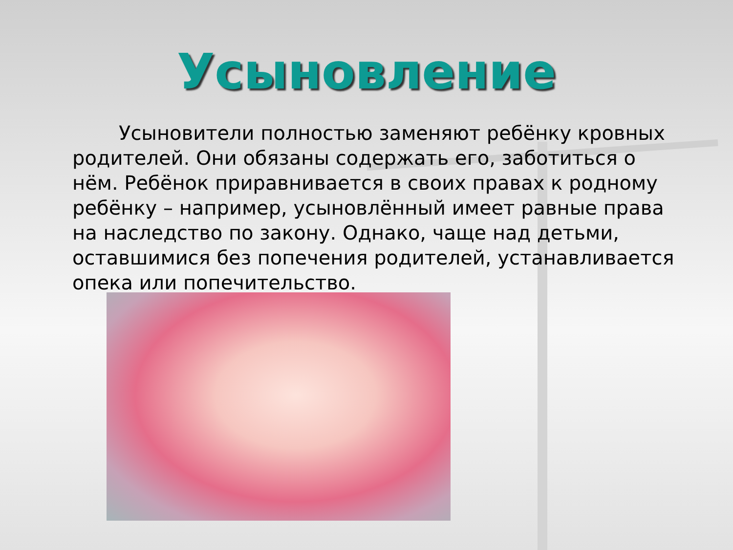Усыновление
Усыновители полностью заменяют ребёнку кровных родителей. Они обязаны содержать его, заботиться о нём. Ребёнок приравнивается в своих правах к родному ребёнку – например, усыновлённый имеет равные права на наследство по закону. Однако, чаще над детьми, оставшимися без попечения родителей, устанавливается опека или попечительство.